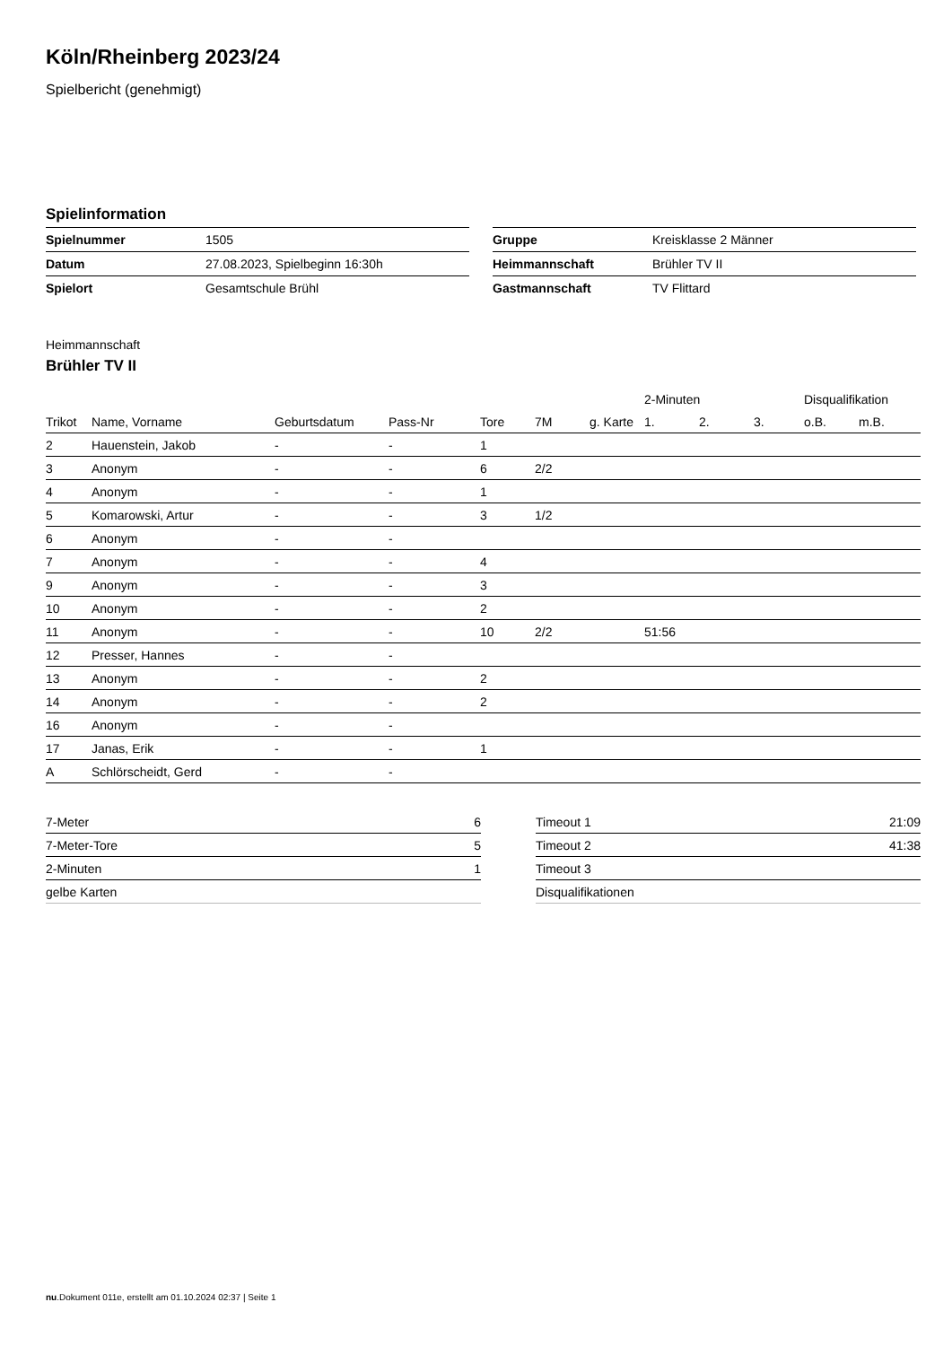Köln/Rheinberg 2023/24
Spielbericht (genehmigt)
Spielinformation
| Spielnummer | 1505 |
| Datum | 27.08.2023, Spielbeginn 16:30h |
| Spielort | Gesamtschule Brühl |
| Gruppe | Kreisklasse 2 Männer |
| Heimmannschaft | Brühler TV II |
| Gastmannschaft | TV Flittard |
Heimmannschaft
Brühler TV II
| | | | | | | | 2-Minuten | | | Disqualifikation | |
| --- | --- | --- | --- | --- | --- | --- | --- | --- | --- | --- | --- |
| Trikot | Name, Vorname | Geburtsdatum | Pass-Nr | Tore | 7M | g. Karte | 1. | 2. | 3. | o.B. | m.B. |
| 2 | Hauenstein, Jakob | - | - | 1 | | | | | | | |
| 3 | Anonym | - | - | 6 | 2/2 | | | | | | |
| 4 | Anonym | - | - | 1 | | | | | | | |
| 5 | Komarowski, Artur | - | - | 3 | 1/2 | | | | | | |
| 6 | Anonym | - | - | | | | | | | | |
| 7 | Anonym | - | - | 4 | | | | | | | |
| 9 | Anonym | - | - | 3 | | | | | | | |
| 10 | Anonym | - | - | 2 | | | | | | | |
| 11 | Anonym | - | - | 10 | 2/2 | | 51:56 | | | | |
| 12 | Presser, Hannes | - | - | | | | | | | | |
| 13 | Anonym | - | - | 2 | | | | | | | |
| 14 | Anonym | - | - | 2 | | | | | | | |
| 16 | Anonym | - | - | | | | | | | | |
| 17 | Janas, Erik | - | - | 1 | | | | | | | |
| A | Schlörscheidt, Gerd | - | - | | | | | | | | |
| 7-Meter | 6 |
| 7-Meter-Tore | 5 |
| 2-Minuten | 1 |
| gelbe Karten | |
| Timeout 1 | 21:09 |
| Timeout 2 | 41:38 |
| Timeout 3 | |
| Disqualifikationen | |
nu.Dokument 011e, erstellt am 01.10.2024 02:37 | Seite 1